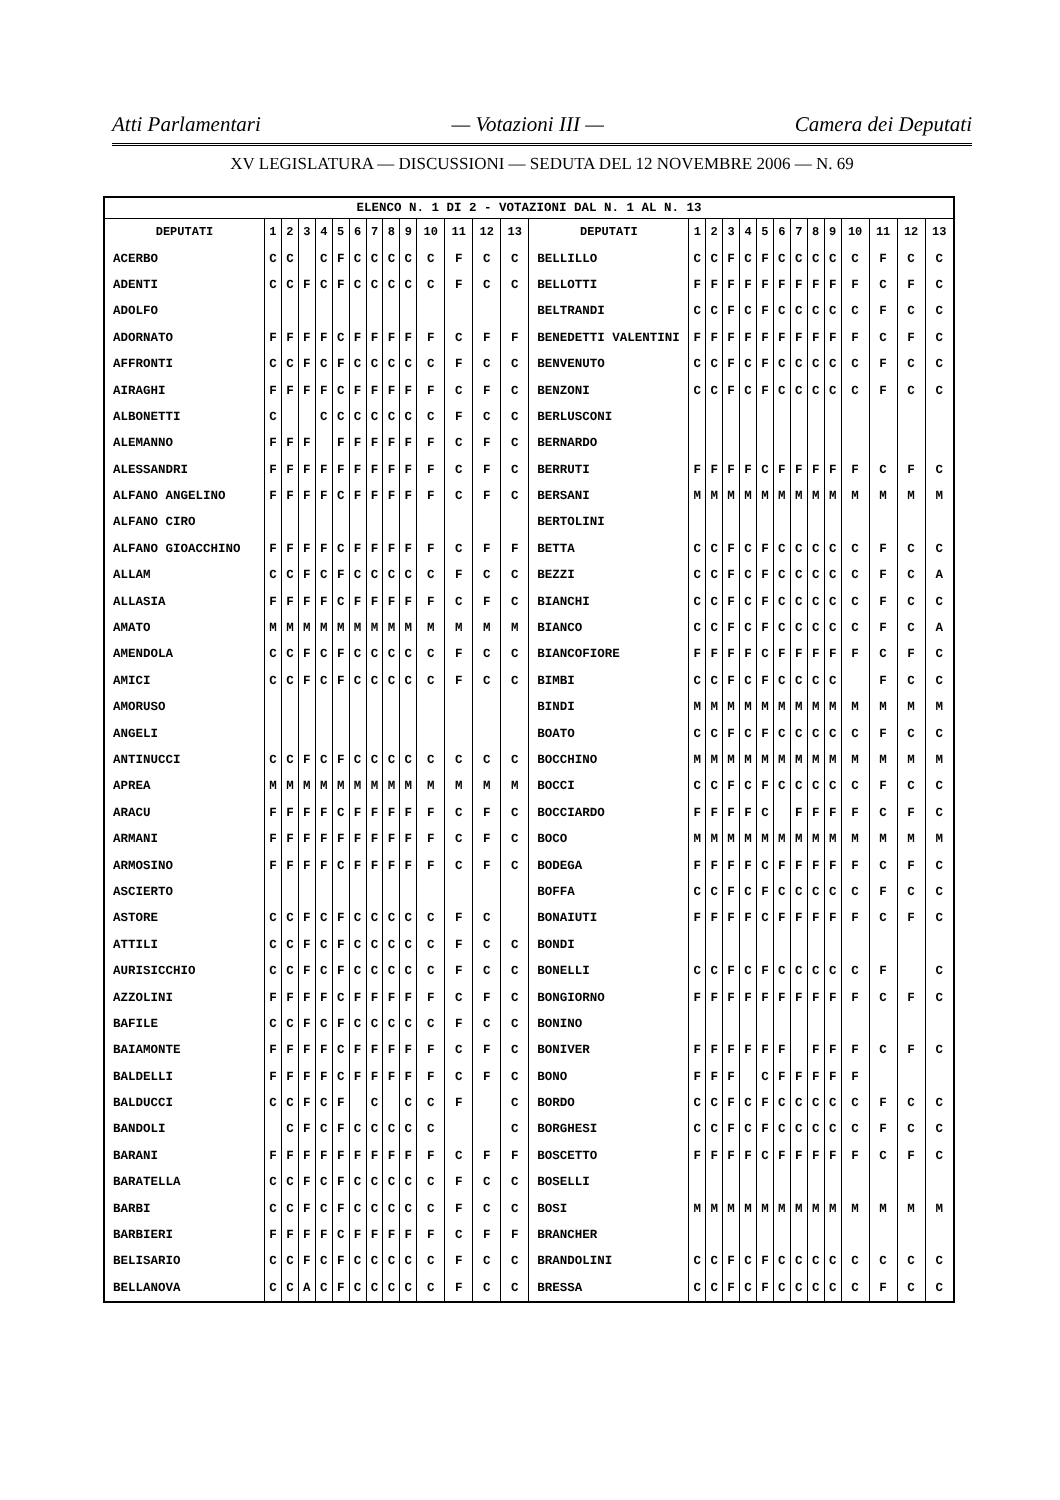Atti Parlamentari — Votazioni III — Camera dei Deputati
XV LEGISLATURA — DISCUSSIONI — SEDUTA DEL 12 NOVEMBRE 2006 — N. 69
| ELENCO N. 1 DI 2 - VOTAZIONI DAL N. 1 AL N. 13 | | | | | | | | | | | | | | | | | | | | | | | | | | | |
| DEPUTATI | 1 | 2 | 3 | 4 | 5 | 6 | 7 | 8 | 9 | 10 | 11 | 12 | 13 | DEPUTATI | 1 | 2 | 3 | 4 | 5 | 6 | 7 | 8 | 9 | 10 | 11 | 12 | 13 |
| ACERBO | C | C | | C | F | C | C | C | C | C | F | C | C | BELLILLO | C | C | F | C | F | C | C | C | C | C | F | C | C |
| ADENTI | C | C | F | C | F | C | C | C | C | C | F | C | C | BELLOTTI | F | F | F | F | F | F | F | F | F | F | C | F | C |
| ADOLFO | | | | | | | | | | | | | | BELTRANDI | C | C | F | C | F | C | C | C | C | C | F | C | C |
| ADORNATO | F | F | F | F | C | F | F | F | F | F | C | F | F | BENEDETTI VALENTINI | F | F | F | F | F | F | F | F | F | F | C | F | C |
| AFFRONTI | C | C | F | C | F | C | C | C | C | C | F | C | C | BENVENUTO | C | C | F | C | F | C | C | C | C | C | F | C | C |
| AIRAGHI | F | F | F | F | C | F | F | F | F | F | C | F | C | BENZONI | C | C | F | C | F | C | C | C | C | C | F | C | C |
| ALBONETTI | C | | | C | C | C | C | C | C | C | F | C | C | BERLUSCONI | | | | | | | | | | | | | |
| ALEMANNO | F | F | F | | F | F | F | F | F | F | C | F | C | BERNARDO | | | | | | | | | | | | | |
| ALESSANDRI | F | F | F | F | F | F | F | F | F | F | C | F | C | BERRUTI | F | F | F | F | C | F | F | F | F | F | C | F | C |
| ALFANO ANGELINO | F | F | F | F | C | F | F | F | F | F | C | F | C | BERSANI | M | M | M | M | M | M | M | M | M | M | M | M | M |
| ALFANO CIRO | | | | | | | | | | | | | | BERTOLINI | | | | | | | | | | | | | |
| ALFANO GIOACCHINO | F | F | F | F | C | F | F | F | F | F | C | F | F | BETTA | C | C | F | C | F | C | C | C | C | C | F | C | C |
| ALLAM | C | C | F | C | F | C | C | C | C | C | F | C | C | BEZZI | C | C | F | C | F | C | C | C | C | C | F | C | A |
| ALLASIA | F | F | F | F | C | F | F | F | F | F | C | F | C | BIANCHI | C | C | F | C | F | C | C | C | C | C | F | C | C |
| AMATO | M | M | M | M | M | M | M | M | M | M | M | M | M | BIANCO | C | C | F | C | F | C | C | C | C | C | F | C | A |
| AMENDOLA | C | C | F | C | F | C | C | C | C | C | F | C | C | BIANCOFIORE | F | F | F | F | C | F | F | F | F | F | C | F | C |
| AMICI | C | C | F | C | F | C | C | C | C | C | F | C | C | BIMBI | C | C | F | C | F | C | C | C | C | | F | C | C |
| AMORUSO | | | | | | | | | | | | | | BINDI | M | M | M | M | M | M | M | M | M | M | M | M | M |
| ANGELI | | | | | | | | | | | | | | BOATO | C | C | F | C | F | C | C | C | C | C | F | C | C |
| ANTINUCCI | C | C | F | C | F | C | C | C | C | C | C | C | C | BOCCHINO | M | M | M | M | M | M | M | M | M | M | M | M | M |
| APREA | M | M | M | M | M | M | M | M | M | M | M | M | M | BOCCI | C | C | F | C | F | C | C | C | C | C | F | C | C |
| ARACU | F | F | F | F | C | F | F | F | F | F | C | F | C | BOCCIARDO | F | F | F | F | C | | F | F | F | F | C | F | C |
| ARMANI | F | F | F | F | F | F | F | F | F | F | C | F | C | BOCO | M | M | M | M | M | M | M | M | M | M | M | M | M |
| ARMOSINO | F | F | F | F | C | F | F | F | F | F | C | F | C | BODEGA | F | F | F | F | C | F | F | F | F | F | C | F | C |
| ASCIERTO | | | | | | | | | | | | | | BOFFA | C | C | F | C | F | C | C | C | C | C | F | C | C |
| ASTORE | C | C | F | C | F | C | C | C | C | C | F | C | | BONAIUTI | F | F | F | F | C | F | F | F | F | F | C | F | C |
| ATTILI | C | C | F | C | F | C | C | C | C | C | F | C | C | BONDI | | | | | | | | | | | | | |
| AURISICCHIO | C | C | F | C | F | C | C | C | C | C | F | C | C | BONELLI | C | C | F | C | F | C | C | C | C | C | F | | C |
| AZZOLINI | F | F | F | F | C | F | F | F | F | F | C | F | C | BONGIORNO | F | F | F | F | F | F | F | F | F | F | C | F | C |
| BAFILE | C | C | F | C | F | C | C | C | C | C | F | C | C | BONINO | | | | | | | | | | | | | |
| BAIAMONTE | F | F | F | F | C | F | F | F | F | F | C | F | C | BONIVER | F | F | F | F | F | F | | F | F | F | C | F | C |
| BALDELLI | F | F | F | F | C | F | F | F | F | F | C | F | C | BONO | F | F | F | | C | F | F | F | F | F | | | |
| BALDUCCI | C | C | F | C | F | | C | | C | C | F | | C | BORDO | C | C | F | C | F | C | C | C | C | C | F | C | C |
| BANDOLI | | C | F | C | F | C | C | C | C | C | | | C | BORGHESI | C | C | F | C | F | C | C | C | C | C | F | C | C |
| BARANI | F | F | F | F | F | F | F | F | F | F | C | F | F | BOSCETTO | F | F | F | F | C | F | F | F | F | F | C | F | C |
| BARATELLA | C | C | F | C | F | C | C | C | C | C | F | C | C | BOSELLI | | | | | | | | | | | | | |
| BARBI | C | C | F | C | F | C | C | C | C | C | F | C | C | BOSI | M | M | M | M | M | M | M | M | M | M | M | M | M |
| BARBIERI | F | F | F | F | C | F | F | F | F | F | C | F | F | BRANCHER | | | | | | | | | | | | | |
| BELISARIO | C | C | F | C | F | C | C | C | C | C | F | C | C | BRANDOLINI | C | C | F | C | F | C | C | C | C | C | C | C | C |
| BELLANOVA | C | C | A | C | F | C | C | C | C | C | F | C | C | BRESSA | C | C | F | C | F | C | C | C | C | C | F | C | C |